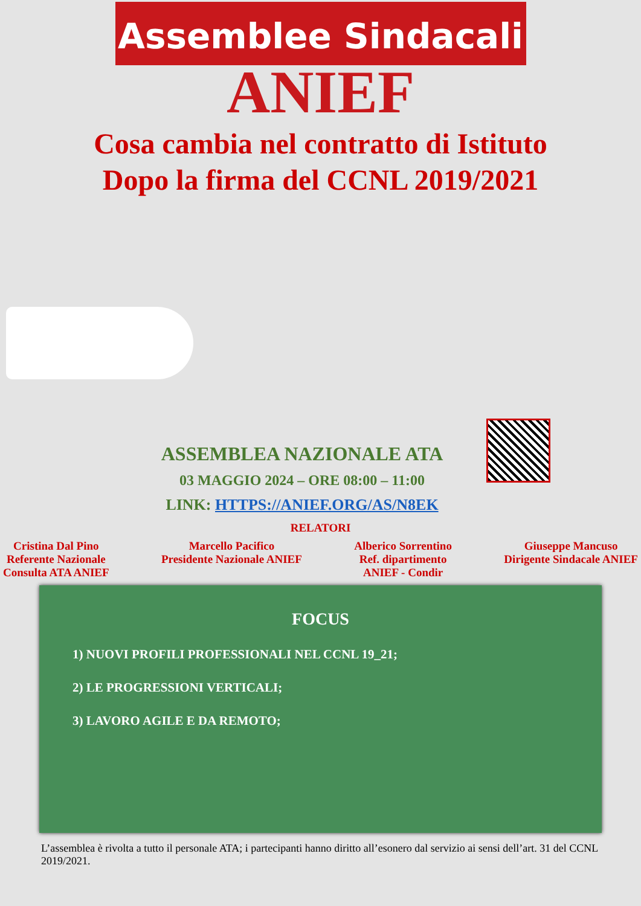Assemblee Sindacali
ANIEF
Cosa cambia nel contratto di Istituto
Dopo la firma del CCNL 2019/2021
ASSEMBLEA NAZIONALE ATA
03 MAGGIO 2024 – ORE 08:00 – 11:00
LINK: HTTPS://ANIEF.ORG/AS/N8EK
RELATORI
Cristina Dal Pino
Referente Nazionale
Consulta ATA ANIEF
Marcello Pacifico
Presidente Nazionale ANIEF
Alberico Sorrentino
Ref. dipartimento
ANIEF - Condir
Giuseppe Mancuso
Dirigente Sindacale ANIEF
FOCUS
1) NUOVI PROFILI PROFESSIONALI NEL CCNL 19_21;
2) LE PROGRESSIONI VERTICALI;
3) LAVORO AGILE E DA REMOTO;
L’assemblea è rivolta a tutto il personale ATA; i partecipanti hanno diritto all’esonero dal servizio ai sensi dell’art. 31 del CCNL 2019/2021.